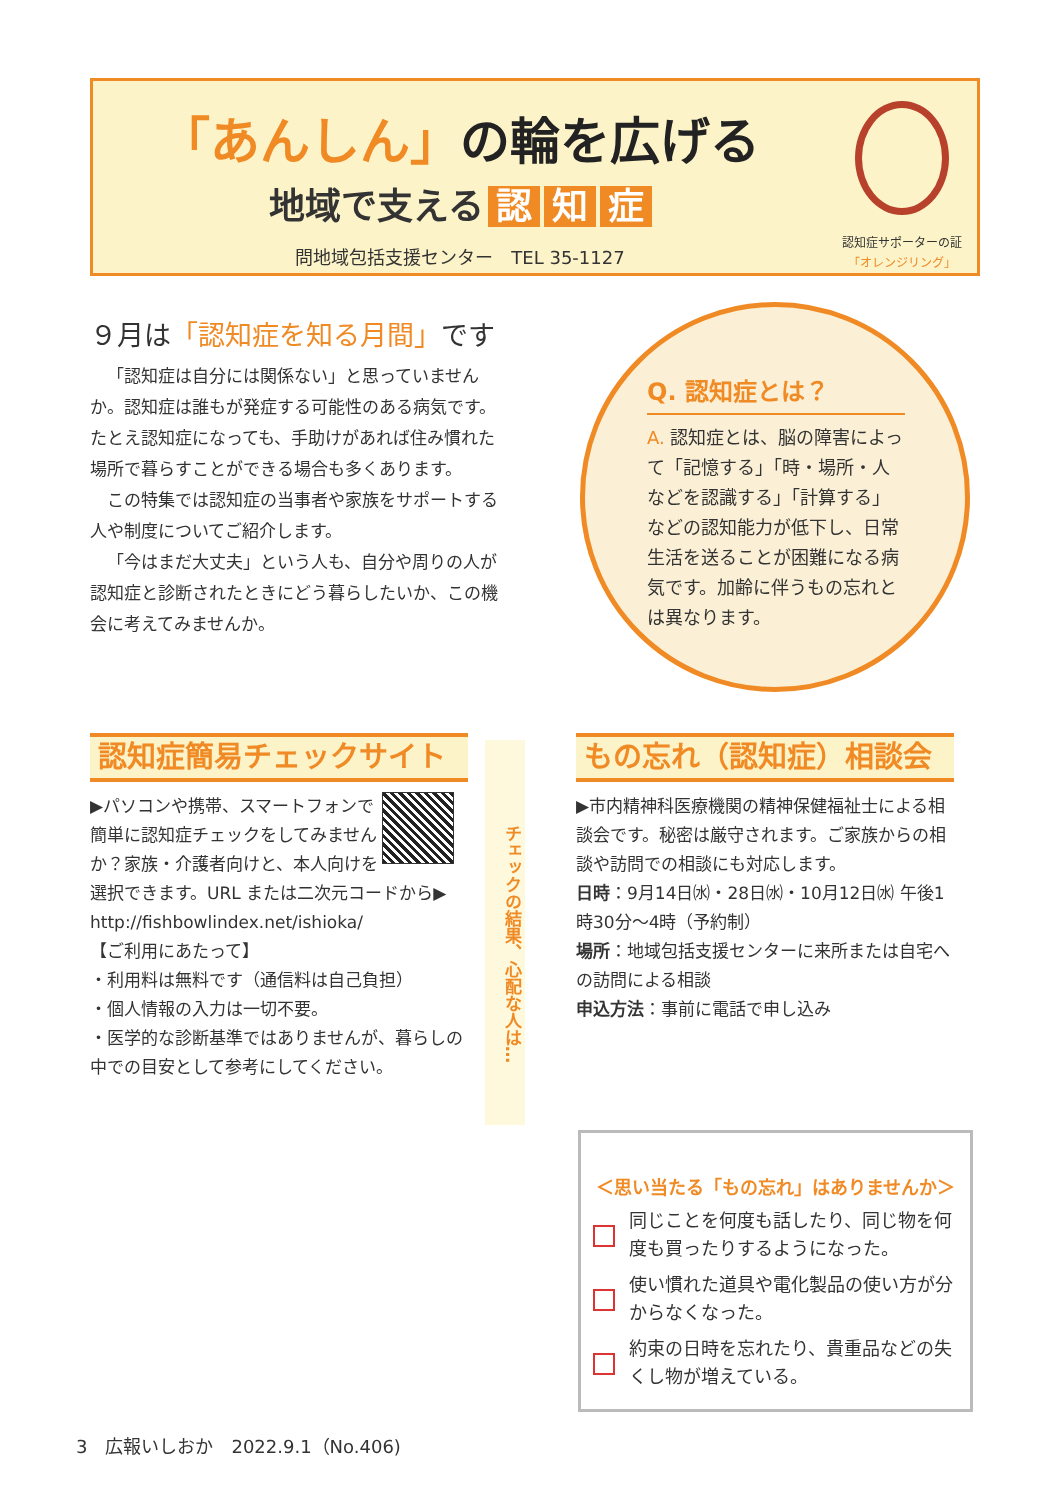「あんしん」の輪を広げる
地域で支える 認 知 症
問地域包括支援センター　TEL 35-1127
認知症サポーターの証
「オレンジリング」
９月は「認知症を知る月間」です
「認知症は自分には関係ない」と思っていませんか。認知症は誰もが発症する可能性のある病気です。たとえ認知症になっても、手助けがあれば住み慣れた場所で暮らすことができる場合も多くあります。
この特集では認知症の当事者や家族をサポートする人や制度についてご紹介します。
「今はまだ大丈夫」という人も、自分や周りの人が認知症と診断されたときにどう暮らしたいか、この機会に考えてみませんか。
Q. 認知症とは？
A. 認知症とは、脳の障害によって「記憶する」「時・場所・人などを認識する」「計算する」などの認知能力が低下し、日常生活を送ることが困難になる病気です。加齢に伴うもの忘れとは異なります。
認知症簡易チェックサイト
▶パソコンや携帯、スマートフォンで簡単に認知症チェックをしてみませんか？家族・介護者向けと、本人向けを選択できます。URL または二次元コードから▶
http://fishbowlindex.net/ishioka/
【ご利用にあたって】
・利用料は無料です（通信料は自己負担）
・個人情報の入力は一切不要。
・医学的な診断基準ではありませんが、暮らしの中での目安として参考にしてください。
チェックの結果、心配な人は…
もの忘れ（認知症）相談会
▶市内精神科医療機関の精神保健福祉士による相談会です。秘密は厳守されます。ご家族からの相談や訪問での相談にも対応します。
日時：9月14日㈬・28日㈬・10月12日㈬ 午後1時30分～4時（予約制）
場所：地域包括支援センターに来所または自宅への訪問による相談
申込方法：事前に電話で申し込み
＜思い当たる「もの忘れ」はありませんか＞
同じことを何度も話したり、同じ物を何度も買ったりするようになった。
使い慣れた道具や電化製品の使い方が分からなくなった。
約束の日時を忘れたり、貴重品などの失くし物が増えている。
3　広報いしおか　2022.9.1（No.406)